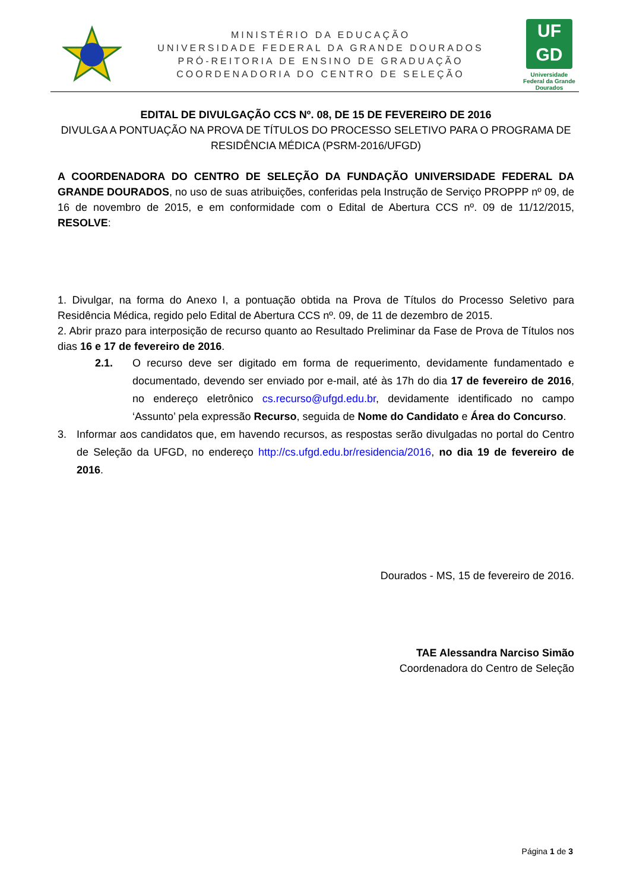MINISTÉRIO DA EDUCAÇÃO
UNIVERSIDADE FEDERAL DA GRANDE DOURADOS
PRÓ-REITORIA DE ENSINO DE GRADUAÇÃO
COORDENADORIA DO CENTRO DE SELEÇÃO
UF
GD
Universidade Federal da Grande Dourados
EDITAL DE DIVULGAÇÃO CCS Nº. 08, DE 15 DE FEVEREIRO DE 2016
DIVULGA A PONTUAÇÃO NA PROVA DE TÍTULOS DO PROCESSO SELETIVO PARA O PROGRAMA DE RESIDÊNCIA MÉDICA (PSRM-2016/UFGD)
A COORDENADORA DO CENTRO DE SELEÇÃO DA FUNDAÇÃO UNIVERSIDADE FEDERAL DA GRANDE DOURADOS, no uso de suas atribuições, conferidas pela Instrução de Serviço PROPPP nº 09, de 16 de novembro de 2015, e em conformidade com o Edital de Abertura CCS nº. 09 de 11/12/2015, RESOLVE:
1. Divulgar, na forma do Anexo I, a pontuação obtida na Prova de Títulos do Processo Seletivo para Residência Médica, regido pelo Edital de Abertura CCS nº. 09, de 11 de dezembro de 2015.
2. Abrir prazo para interposição de recurso quanto ao Resultado Preliminar da Fase de Prova de Títulos nos dias 16 e 17 de fevereiro de 2016.
2.1. O recurso deve ser digitado em forma de requerimento, devidamente fundamentado e documentado, devendo ser enviado por e-mail, até às 17h do dia 17 de fevereiro de 2016, no endereço eletrônico cs.recurso@ufgd.edu.br, devidamente identificado no campo ‘Assunto’ pela expressão Recurso, seguida de Nome do Candidato e Área do Concurso.
3. Informar aos candidatos que, em havendo recursos, as respostas serão divulgadas no portal do Centro de Seleção da UFGD, no endereço http://cs.ufgd.edu.br/residencia/2016, no dia 19 de fevereiro de 2016.
Dourados - MS, 15 de fevereiro de 2016.
TAE Alessandra Narciso Simão
Coordenadora do Centro de Seleção
Página 1 de 3